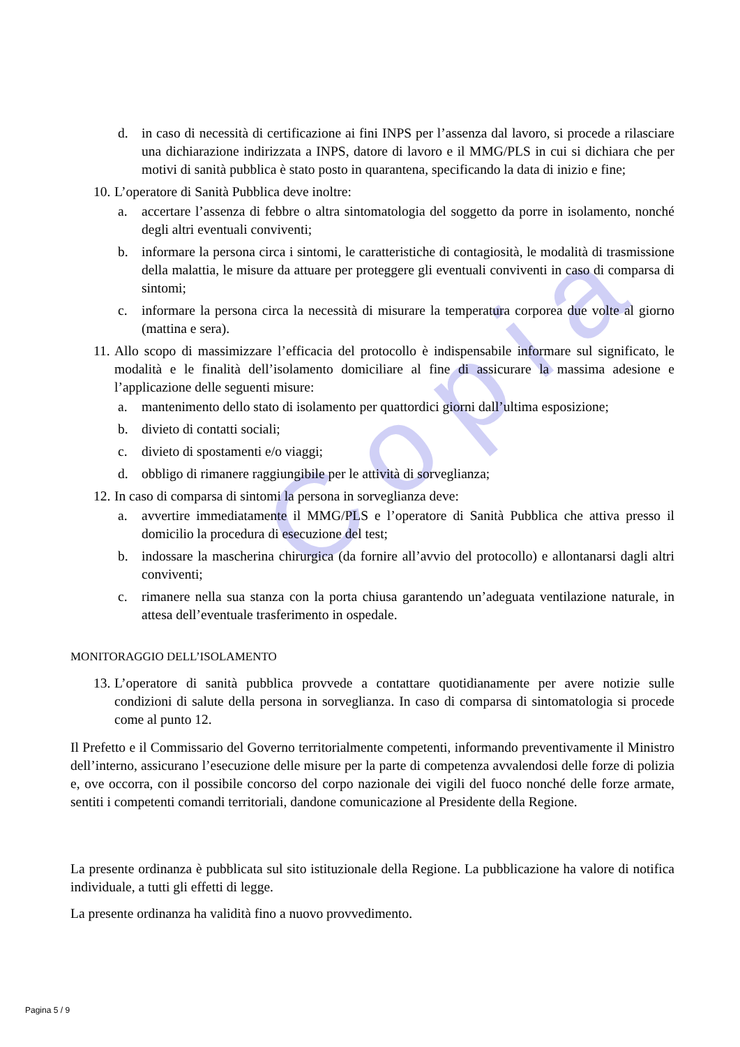Copia
d. in caso di necessità di certificazione ai fini INPS per l’assenza dal lavoro, si procede a rilasciare una dichiarazione indirizzata a INPS, datore di lavoro e il MMG/PLS in cui si dichiara che per motivi di sanità pubblica è stato posto in quarantena, specificando la data di inizio e fine;
10. L’operatore di Sanità Pubblica deve inoltre:
a. accertare l’assenza di febbre o altra sintomatologia del soggetto da porre in isolamento, nonché degli altri eventuali conviventi;
b. informare la persona circa i sintomi, le caratteristiche di contagiosità, le modalità di trasmissione della malattia, le misure da attuare per proteggere gli eventuali conviventi in caso di comparsa di sintomi;
c. informare la persona circa la necessità di misurare la temperatura corporea due volte al giorno (mattina e sera).
11. Allo scopo di massimizzare l’efficacia del protocollo è indispensabile informare sul significato, le modalità e le finalità dell’isolamento domiciliare al fine di assicurare la massima adesione e l’applicazione delle seguenti misure:
a. mantenimento dello stato di isolamento per quattordici giorni dall’ultima esposizione;
b. divieto di contatti sociali;
c. divieto di spostamenti e/o viaggi;
d. obbligo di rimanere raggiungibile per le attività di sorveglianza;
12. In caso di comparsa di sintomi la persona in sorveglianza deve:
a. avvertire immediatamente il MMG/PLS e l’operatore di Sanità Pubblica che attiva presso il domicilio la procedura di esecuzione del test;
b. indossare la mascherina chirurgica (da fornire all’avvio del protocollo) e allontanarsi dagli altri conviventi;
c. rimanere nella sua stanza con la porta chiusa garantendo un’adeguata ventilazione naturale, in attesa dell’eventuale trasferimento in ospedale.
MONITORAGGIO DELL’ISOLAMENTO
13. L’operatore di sanità pubblica provvede a contattare quotidianamente per avere notizie sulle condizioni di salute della persona in sorveglianza. In caso di comparsa di sintomatologia si procede come al punto 12.
Il Prefetto e il Commissario del Governo territorialmente competenti, informando preventivamente il Ministro dell’interno, assicurano l’esecuzione delle misure per la parte di competenza avvalendosi delle forze di polizia e, ove occorra, con il possibile concorso del corpo nazionale dei vigili del fuoco nonché delle forze armate, sentiti i competenti comandi territoriali, dandone comunicazione al Presidente della Regione.
La presente ordinanza è pubblicata sul sito istituzionale della Regione. La pubblicazione ha valore di notifica individuale, a tutti gli effetti di legge.
La presente ordinanza ha validità fino a nuovo provvedimento.
Pagina 5 / 9